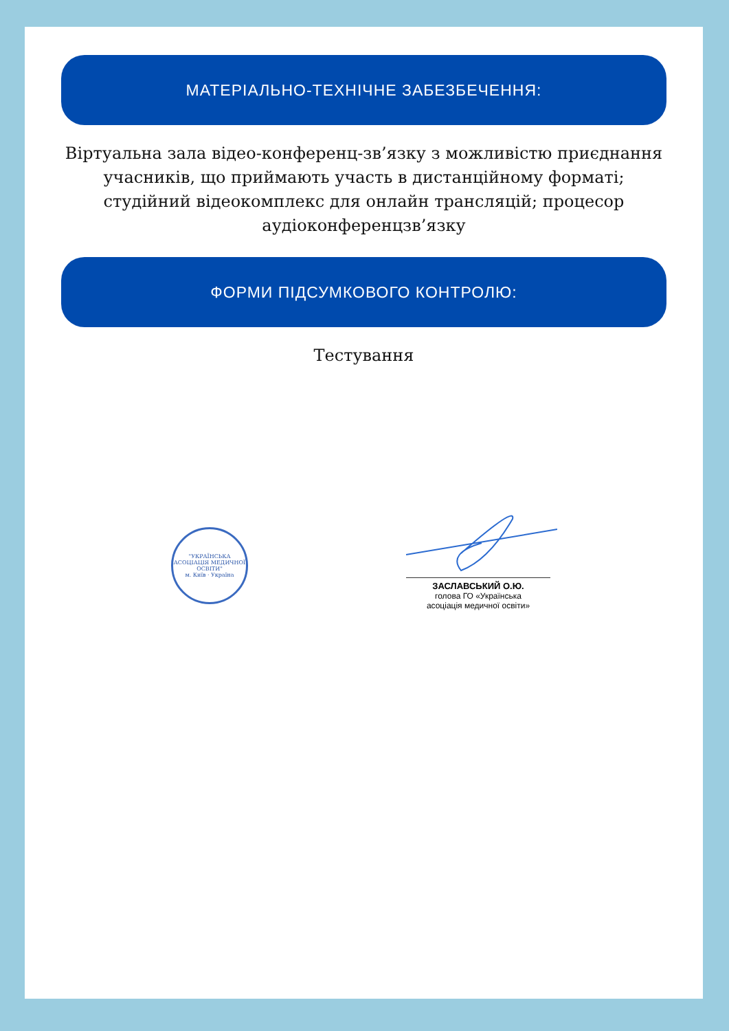МАТЕРІАЛЬНО-ТЕХНІЧНЕ ЗАБЕЗБЕЧЕННЯ:
Віртуальна зала відео-конференц-зв’язку з можливістю приєднання учасників, що приймають участь в дистанційному форматі; студійний відеокомплекс для онлайн трансляцій; процесор аудіоконференцзв’язку
ФОРМИ ПІДСУМКОВОГО КОНТРОЛЮ:
Тестування
"УКРАЇНСЬКА АСОЦІАЦІЯ МЕДИЧНОЇ ОСВІТИ"
м. Київ · Україна
ЗАСЛАВСЬКИЙ О.Ю.
голова ГО «Українська
асоціація медичної освіти»